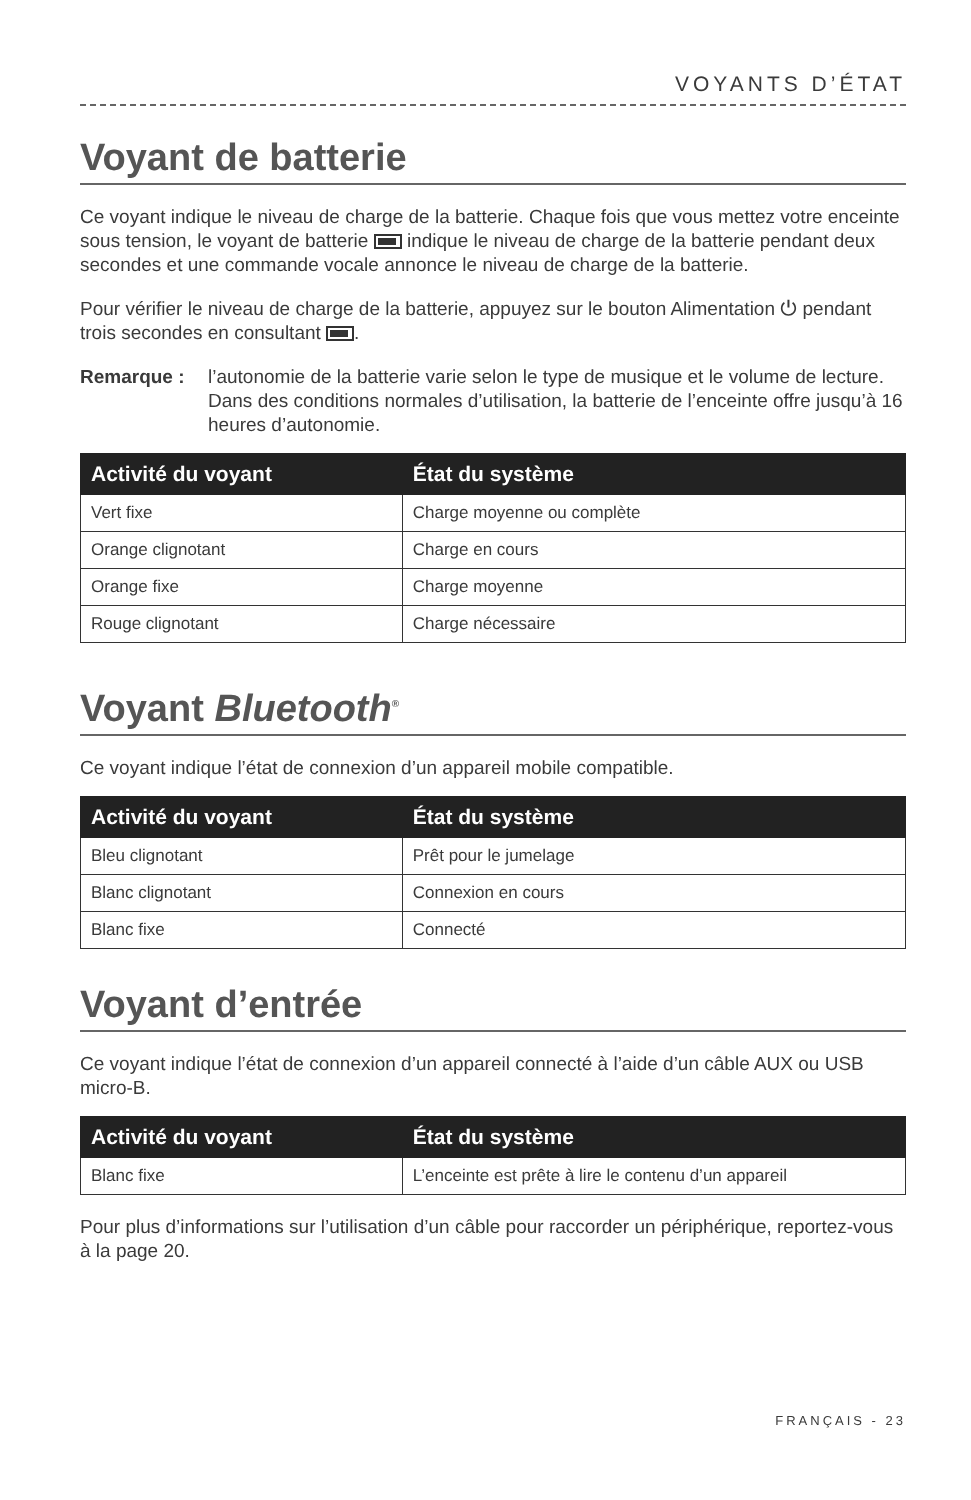VOYANTS D’ÉTAT
Voyant de batterie
Ce voyant indique le niveau de charge de la batterie. Chaque fois que vous mettez votre enceinte sous tension, le voyant de batterie indique le niveau de charge de la batterie pendant deux secondes et une commande vocale annonce le niveau de charge de la batterie.
Pour vérifier le niveau de charge de la batterie, appuyez sur le bouton Alimentation ⏻ pendant trois secondes en consultant .
Remarque : l’autonomie de la batterie varie selon le type de musique et le volume de lecture. Dans des conditions normales d’utilisation, la batterie de l’enceinte offre jusqu’à 16 heures d’autonomie.
| Activité du voyant | État du système |
| --- | --- |
| Vert fixe | Charge moyenne ou complète |
| Orange clignotant | Charge en cours |
| Orange fixe | Charge moyenne |
| Rouge clignotant | Charge nécessaire |
Voyant Bluetooth<sup>®</sup>
Ce voyant indique l’état de connexion d’un appareil mobile compatible.
| Activité du voyant | État du système |
| --- | --- |
| Bleu clignotant | Prêt pour le jumelage |
| Blanc clignotant | Connexion en cours |
| Blanc fixe | Connecté |
Voyant d’entrée
Ce voyant indique l’état de connexion d’un appareil connecté à l’aide d’un câble AUX ou USB micro-B.
| Activité du voyant | État du système |
| --- | --- |
| Blanc fixe | L’enceinte est prête à lire le contenu d’un appareil |
Pour plus d’informations sur l’utilisation d’un câble pour raccorder un périphérique, reportez-vous à la page 20.
FRANÇAIS - 23